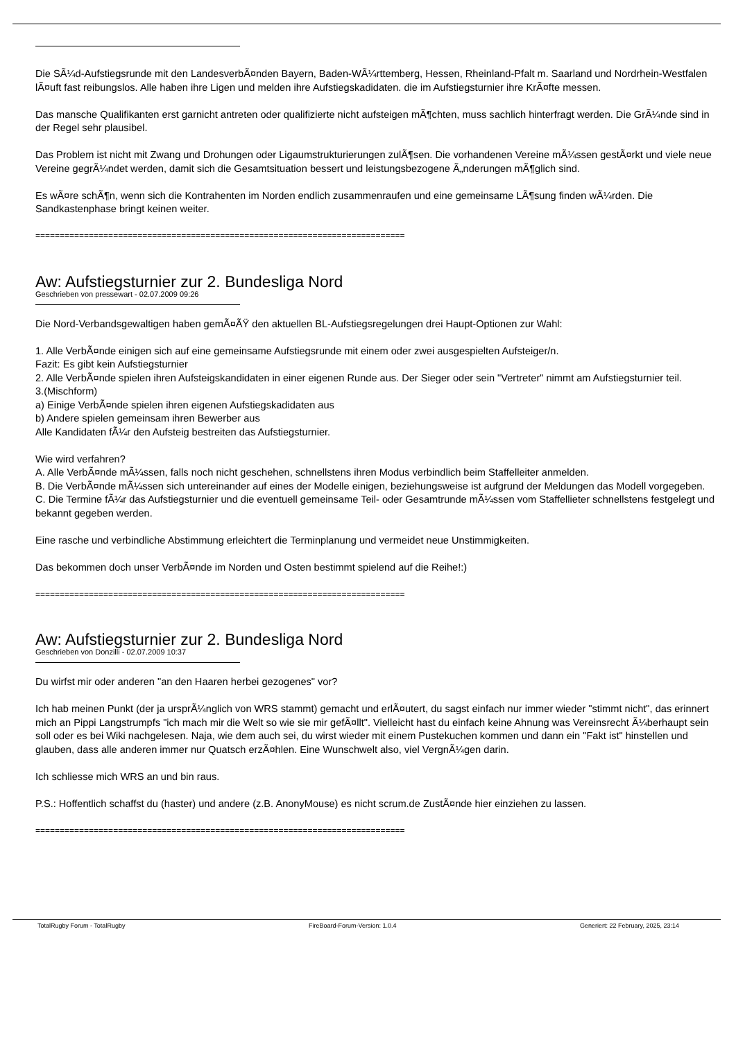Die SÃ¼d-Aufstiegsrunde mit den LandesverbÃ¤nden Bayern, Baden-WÃ¼rttemberg, Hessen, Rheinland-Pfalt m. Saarland und Nordrhein-Westfalen lÃ¤uft fast reibungslos. Alle haben ihre Ligen und melden ihre Aufstiegskadidaten. die im Aufstiegsturnier ihre KrÃ¤fte messen.
Das mansche Qualifikanten erst garnicht antreten oder qualifizierte nicht aufsteigen mÃ¶chten, muss sachlich hinterfragt werden. Die GrÃ¼nde sind in der Regel sehr plausibel.
Das Problem ist nicht mit Zwang und Drohungen oder Ligaumstrukturierungen zulÃ¶sen. Die vorhandenen Vereine mÃ¼ssen gestÃ¤rkt und viele neue Vereine gegrÃ¼ndet werden, damit sich die Gesamtsituation bessert und leistungsbezogene Ã„nderungen mÃ¶glich sind.
Es wÃ¤re schÃ¶n, wenn sich die Kontrahenten im Norden endlich zusammenraufen und eine gemeinsame LÃ¶sung finden wÃ¼rden. Die Sandkastenphase bringt keinen weiter.
============================================================================
Aw: Aufstiegsturnier zur 2. Bundesliga Nord
Geschrieben von pressewart - 02.07.2009 09:26
Die Nord-Verbandsgewaltigen haben gemÃ¤ÃŸ den aktuellen BL-Aufstiegsregelungen drei Haupt-Optionen zur Wahl:
1. Alle VerbÃ¤nde einigen sich auf eine gemeinsame Aufstiegsrunde mit einem oder zwei ausgespielten Aufsteiger/n.
Fazit: Es gibt kein Aufstiegsturnier
2. Alle VerbÃ¤nde spielen ihren Aufsteigskandidaten in einer eigenen Runde aus. Der Sieger oder sein "Vertreter" nimmt am Aufstiegsturnier teil.
3.(Mischform)
a) Einige VerbÃ¤nde spielen ihren eigenen Aufstiegskadidaten aus
b) Andere spielen gemeinsam ihren Bewerber aus
Alle Kandidaten fÃ¼r den Aufsteig bestreiten das Aufstiegsturnier.
Wie wird verfahren?
A. Alle VerbÃ¤nde mÃ¼ssen, falls noch nicht geschehen, schnellstens ihren Modus verbindlich beim Staffelleiter anmelden.
B. Die VerbÃ¤nde mÃ¼ssen sich untereinander auf eines der Modelle einigen, beziehungsweise ist aufgrund der Meldungen das Modell vorgegeben.
C. Die Termine fÃ¼r das Aufstiegsturnier und die eventuell gemeinsame Teil- oder Gesamtrunde mÃ¼ssen vom Staffellieter schnellstens festgelegt und bekannt gegeben werden.
Eine rasche und verbindliche Abstimmung erleichtert die Terminplanung und vermeidet neue Unstimmigkeiten.
Das bekommen doch unser VerbÃ¤nde im Norden und Osten bestimmt spielend auf die Reihe!:)
============================================================================
Aw: Aufstiegsturnier zur 2. Bundesliga Nord
Geschrieben von Donzilli - 02.07.2009 10:37
Du wirfst mir oder anderen "an den Haaren herbei gezogenes" vor?
Ich hab meinen Punkt (der ja ursprÃ¼nglich von WRS stammt) gemacht und erlÃ¤utert, du sagst einfach nur immer wieder "stimmt nicht", das erinnert mich an Pippi Langstrumpfs "ich mach mir die Welt so wie sie mir gefÃ¤llt". Vielleicht hast du einfach keine Ahnung was Vereinsrecht Ã¼berhaupt sein soll oder es bei Wiki nachgelesen. Naja, wie dem auch sei, du wirst wieder mit einem Pustekuchen kommen und dann ein "Fakt ist" hinstellen und glauben, dass alle anderen immer nur Quatsch erzÃ¤hlen. Eine Wunschwelt also, viel VergnÃ¼gen darin.
Ich schliesse mich WRS an und bin raus.
P.S.: Hoffentlich schaffst du (haster) und andere (z.B. AnonyMouse) es nicht scrum.de ZustÃ¤nde hier einziehen zu lassen.
============================================================================
TotalRugby Forum - TotalRugby FireBoard-Forum-Version: 1.0.4 Generiert: 22 February, 2025, 23:14